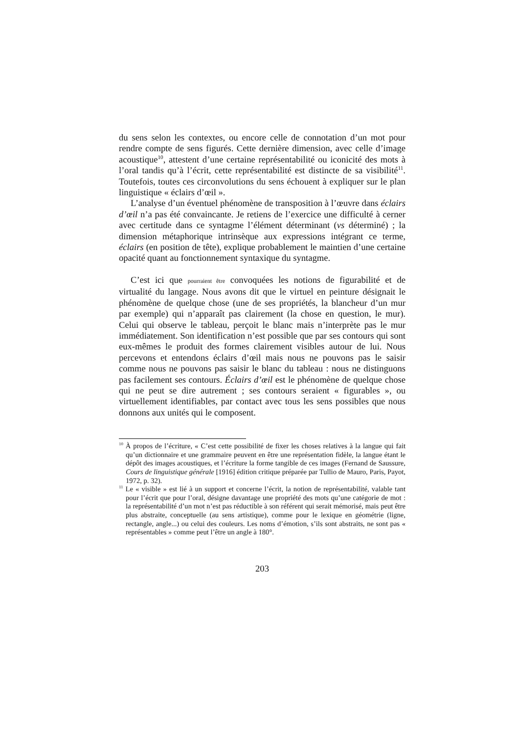du sens selon les contextes, ou encore celle de connotation d’un mot pour rendre compte de sens figurés. Cette dernière dimension, avec celle d’image acoustique<sup>10</sup>, attestent d’une certaine représentabilité ou iconicité des mots à l’oral tandis qu’à l’écrit, cette représentabilité est distincte de sa visibilité<sup>11</sup>. Toutefois, toutes ces circonvolutions du sens échouent à expliquer sur le plan linguistique « éclairs d’œil ».
L’analyse d’un éventuel phénomène de transposition à l’œuvre dans éclairs d’œil n’a pas été convaincante. Je retiens de l’exercice une difficulté à cerner avec certitude dans ce syntagme l’élément déterminant (vs déterminé) ; la dimension métaphorique intrinsèque aux expressions intégrant ce terme, éclairs (en position de tête), explique probablement le maintien d’une certaine opacité quant au fonctionnement syntaxique du syntagme.
C’est ici que pourraient être convoquées les notions de figurabilité et de virtualité du langage. Nous avons dit que le virtuel en peinture désignait le phénomène de quelque chose (une de ses propriétés, la blancheur d’un mur par exemple) qui n’apparaît pas clairement (la chose en question, le mur). Celui qui observe le tableau, perçoit le blanc mais n’interprète pas le mur immédiatement. Son identification n’est possible que par ses contours qui sont eux-mêmes le produit des formes clairement visibles autour de lui. Nous percevons et entendons éclairs d’œil mais nous ne pouvons pas le saisir comme nous ne pouvons pas saisir le blanc du tableau : nous ne distinguons pas facilement ses contours. Éclairs d’œil est le phénomène de quelque chose qui ne peut se dire autrement ; ses contours seraient « figurables », ou virtuellement identifiables, par contact avec tous les sens possibles que nous donnons aux unités qui le composent.
<sup>10</sup> À propos de l’écriture, « C’est cette possibilité de fixer les choses relatives à la langue qui fait qu’un dictionnaire et une grammaire peuvent en être une représentation fidèle, la langue étant le dépôt des images acoustiques, et l’écriture la forme tangible de ces images (Fernand de Saussure, Cours de linguistique générale [1916] édition critique préparée par Tullio de Mauro, Paris, Payot, 1972, p. 32).
<sup>11</sup> Le « visible » est lié à un support et concerne l’écrit, la notion de représentabilité, valable tant pour l’écrit que pour l’oral, désigne davantage une propriété des mots qu’une catégorie de mot : la représentabilité d’un mot n’est pas réductible à son référent qui serait mémorisé, mais peut être plus abstraite, conceptuelle (au sens artistique), comme pour le lexique en géométrie (ligne, rectangle, angle...) ou celui des couleurs. Les noms d’émotion, s’ils sont abstraits, ne sont pas « représentables » comme peut l’être un angle à 180°.
203